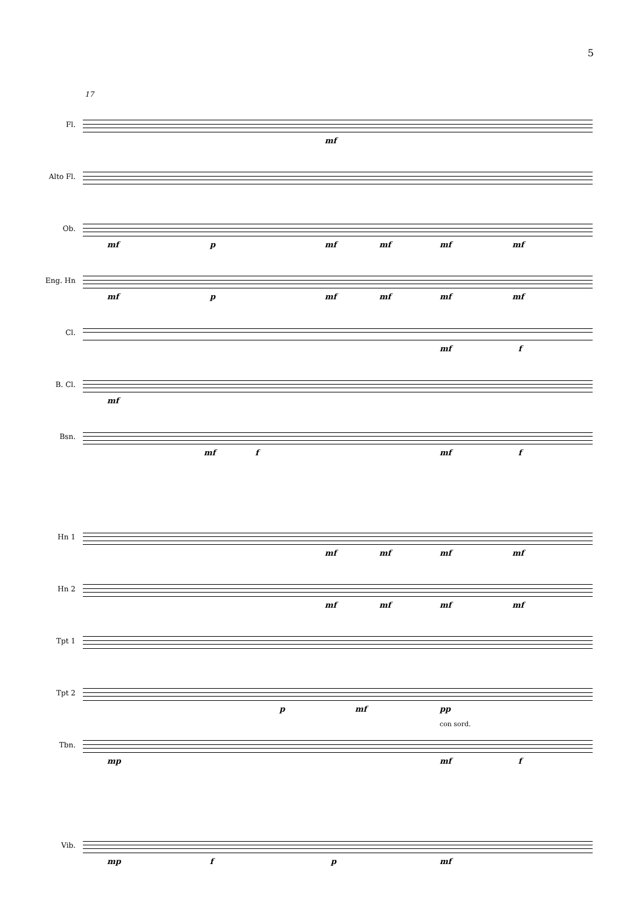5
17
Fl.
mf
Alto Fl.
Ob.
mf p mf mf mf mf
Eng. Hn
mf p mf mf mf mf
Cl.
mf f
B. Cl.
mf
Bsn.
mf f mf f
Hn 1
mf mf mf mf
Hn 2
mf mf mf mf
Tpt 1
Tpt 2
p mf pp
Tbn.
con sord.
mp mf f
Vib.
mp f p mf